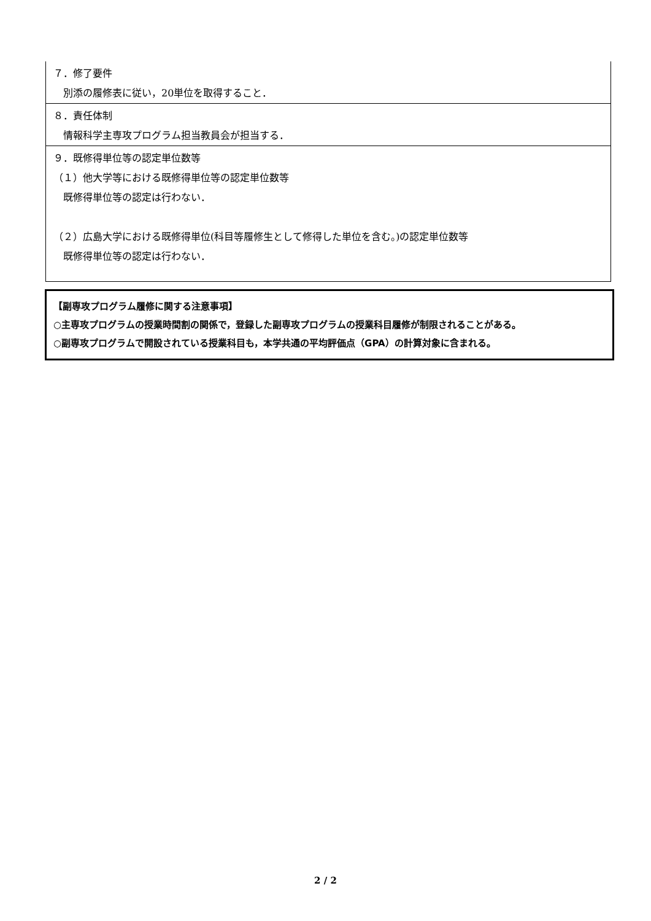７．修了要件
別添の履修表に従い，20単位を取得すること．
８．責任体制
情報科学主専攻プログラム担当教員会が担当する．
９．既修得単位等の認定単位数等
（１）他大学等における既修得単位等の認定単位数等
既修得単位等の認定は行わない．
（２）広島大学における既修得単位(科目等履修生として修得した単位を含む。)の認定単位数等
既修得単位等の認定は行わない．
【副専攻プログラム履修に関する注意事項】
○主専攻プログラムの授業時間割の関係で，登録した副専攻プログラムの授業科目履修が制限されることがある。
○副専攻プログラムで開設されている授業科目も，本学共通の平均評価点（GPA）の計算対象に含まれる。
2 / 2